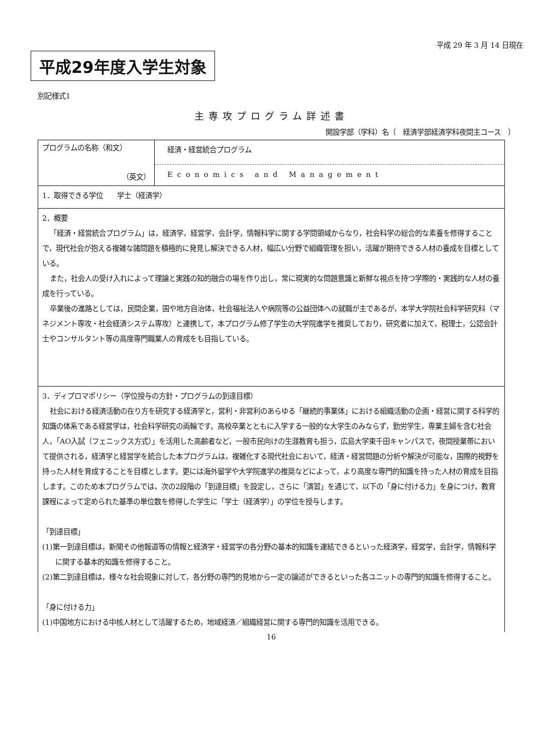平成 29 年 3 月 14 日現在
平成29年度入学生対象
別記様式1
主専攻プログラム詳述書
開設学部（学科）名〔　経済学部経済学科夜間主コース　〕
| プログラムの名称（和文） （英文） | 経済・経営統合プログラム Economics and Management |
| 1．取得できる学位 学士（経済学） | |
| 2．概要 「経済・経営統合プログラム」は，経済学，経営学，会計学，情報科学に関する学問領域からなり，社会科学の総合的な素養を修得することで，現代社会が抱える複雑な諸問題を積極的に発見し解決できる人材，幅広い分野で組織管理を担い，活躍が期待できる人材の養成を目標としている。 また，社会人の受け入れによって理論と実践の知的融合の場を作り出し，常に現実的な問題意識と新鮮な視点を持つ学際的・実践的な人材の養成を行っている。 卒業後の進路としては，民間企業，国や地方自治体，社会福祉法人や病院等の公益団体への就職が主であるが，本学大学院社会科学研究科（マネジメント専攻・社会経済システム専攻）と連携して，本プログラム修了学生の大学院進学を推奨しており，研究者に加えて，税理士，公認会計士やコンサルタント等の高度専門職業人の育成をも目指している。 | |
| 3．ディプロマポリシー（学位授与の方針・プログラムの到達目標） 社会における経済活動の在り方を研究する経済学と，営利・非営利のあらゆる「継続的事業体」における組織活動の企画・経営に関する科学的知識の体系である経営学は，社会科学研究の両輪です。高校卒業とともに入学する一般的な大学生のみならず，勤労学生，専業主婦を含む社会人，「AO入試（フェニックス方式）」を活用した高齢者など，一般市民向けの生涯教育も担う，広島大学東千田キャンパスで，夜間授業帯において提供される，経済学と経営学を統合した本プログラムは，複雑化する現代社会において，経済・経営問題の分析や解決が可能な，国際的視野を持った人材を育成することを目標とします。更には海外留学や大学院進学の推奨などによって，より高度な専門的知識を持った人材の育成を目指します。このため本プログラムでは，次の2段階の「到達目標」を設定し，さらに「演習」を通じて，以下の「身に付ける力」を身につけ，教育課程によって定められた基準の単位数を修得した学生に「学士（経済学）」の学位を授与します。 「到達目標」 (1)第一到達目標は，新聞その他報道等の情報と経済学・経営学の各分野の基本的知識を連結できるといった経済学，経営学，会計学，情報科学に関する基本的知識を修得すること。 (2)第二到達目標は，様々な社会現象に対して，各分野の専門的見地から一定の論述ができるといった各ユニットの専門的知識を修得すること。 「身に付ける力」 (1)中国地方における中核人材として活躍するため，地域経済／組織経営に関する専門的知識を活用できる。 | |
16